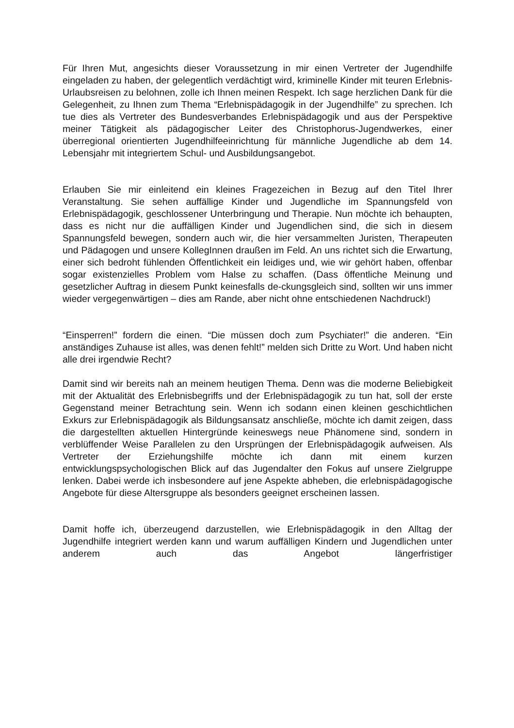Für Ihren Mut, angesichts dieser Voraussetzung in mir einen Vertreter der Jugendhilfe eingeladen zu haben, der gelegentlich verdächtigt wird, kriminelle Kinder mit teuren Erlebnis-Urlaubsreisen zu belohnen, zolle ich Ihnen meinen Respekt. Ich sage herzlichen Dank für die Gelegenheit, zu Ihnen zum Thema “Erlebnispädagogik in der Jugendhilfe” zu sprechen. Ich tue dies als Vertreter des Bundesverbandes Erlebnispädagogik und aus der Perspektive meiner Tätigkeit als pädagogischer Leiter des Christophorus-Jugendwerkes, einer überregional orientierten Jugendhilfeeinrichtung für männliche Jugendliche ab dem 14. Lebensjahr mit integriertem Schul- und Ausbildungsangebot.
Erlauben Sie mir einleitend ein kleines Fragezeichen in Bezug auf den Titel Ihrer Veranstaltung. Sie sehen auffällige Kinder und Jugendliche im Spannungsfeld von Erlebnispädagogik, geschlossener Unterbringung und Therapie. Nun möchte ich behaupten, dass es nicht nur die auffälligen Kinder und Jugendlichen sind, die sich in diesem Spannungsfeld bewegen, sondern auch wir, die hier versammelten Juristen, Therapeuten und Pädagogen und unsere KollegInnen draußen im Feld. An uns richtet sich die Erwartung, einer sich bedroht fühlenden Öffentlichkeit ein leidiges und, wie wir gehört haben, offenbar sogar existenzielles Problem vom Halse zu schaffen. (Dass öffentliche Meinung und gesetzlicher Auftrag in diesem Punkt keinesfalls de-ckungsgleich sind, sollten wir uns immer wieder vergegenwärtigen – dies am Rande, aber nicht ohne entschiedenen Nachdruck!)
“Einsperren!” fordern die einen. “Die müssen doch zum Psychiater!” die anderen. “Ein anständiges Zuhause ist alles, was denen fehlt!” melden sich Dritte zu Wort. Und haben nicht alle drei irgendwie Recht?
Damit sind wir bereits nah an meinem heutigen Thema. Denn was die moderne Beliebigkeit mit der Aktualität des Erlebnisbegriffs und der Erlebnispädagogik zu tun hat, soll der erste Gegenstand meiner Betrachtung sein. Wenn ich sodann einen kleinen geschichtlichen Exkurs zur Erlebnispädagogik als Bildungsansatz anschließe, möchte ich damit zeigen, dass die dargestellten aktuellen Hintergründe keineswegs neue Phänomene sind, sondern in verblüffender Weise Parallelen zu den Ursprüngen der Erlebnispädagogik aufweisen. Als Vertreter der Erziehungshilfe möchte ich dann mit einem kurzen entwicklungspsychologischen Blick auf das Jugendalter den Fokus auf unsere Zielgruppe lenken. Dabei werde ich insbesondere auf jene Aspekte abheben, die erlebnispädagogische Angebote für diese Altersgruppe als besonders geeignet erscheinen lassen.
Damit hoffe ich, überzeugend darzustellen, wie Erlebnispädagogik in den Alltag der Jugendhilfe integriert werden kann und warum auffälligen Kindern und Jugendlichen unter anderem auch das Angebot längerfristiger